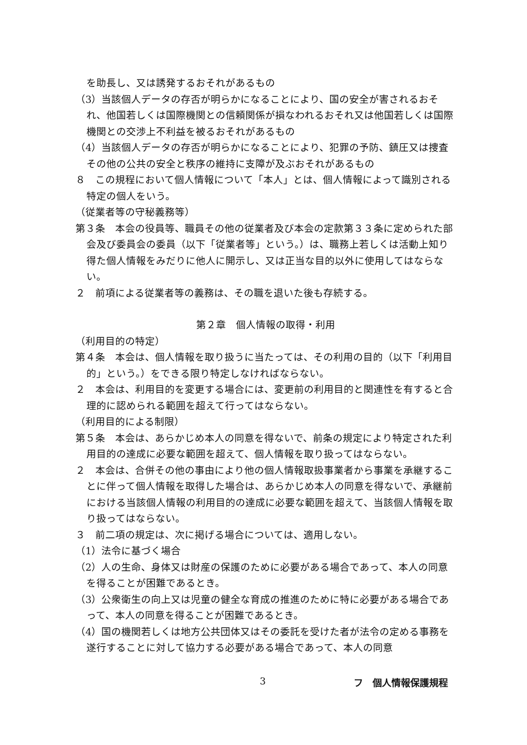を助長し、又は誘発するおそれがあるもの
（3）当該個人データの存否が明らかになることにより、国の安全が害されるおそれ、他国若しくは国際機関との信頼関係が損なわれるおそれ又は他国若しくは国際機関との交渉上不利益を被るおそれがあるもの
（4）当該個人データの存否が明らかになることにより、犯罪の予防、鎮圧又は捜査その他の公共の安全と秩序の維持に支障が及ぶおそれがあるもの
８　この規程において個人情報について「本人」とは、個人情報によって識別される特定の個人をいう。
（従業者等の守秘義務等）
第３条　本会の役員等、職員その他の従業者及び本会の定款第３３条に定められた部会及び委員会の委員（以下「従業者等」という。）は、職務上若しくは活動上知り得た個人情報をみだりに他人に開示し、又は正当な目的以外に使用してはならない。
２　前項による従業者等の義務は、その職を退いた後も存続する。
第２章　個人情報の取得・利用
（利用目的の特定）
第４条　本会は、個人情報を取り扱うに当たっては、その利用の目的（以下「利用目的」という。）をできる限り特定しなければならない。
２　本会は、利用目的を変更する場合には、変更前の利用目的と関連性を有すると合理的に認められる範囲を超えて行ってはならない。
（利用目的による制限）
第５条　本会は、あらかじめ本人の同意を得ないで、前条の規定により特定された利用目的の達成に必要な範囲を超えて、個人情報を取り扱ってはならない。
２　本会は、合併その他の事由により他の個人情報取扱事業者から事業を承継することに伴って個人情報を取得した場合は、あらかじめ本人の同意を得ないで、承継前における当該個人情報の利用目的の達成に必要な範囲を超えて、当該個人情報を取り扱ってはならない。
３　前二項の規定は、次に掲げる場合については、適用しない。
（1）法令に基づく場合
（2）人の生命、身体又は財産の保護のために必要がある場合であって、本人の同意を得ることが困難であるとき。
（3）公衆衛生の向上又は児童の健全な育成の推進のために特に必要がある場合であって、本人の同意を得ることが困難であるとき。
（4）国の機関若しくは地方公共団体又はその委託を受けた者が法令の定める事務を遂行することに対して協力する必要がある場合であって、本人の同意
3 フ　個人情報保護規程